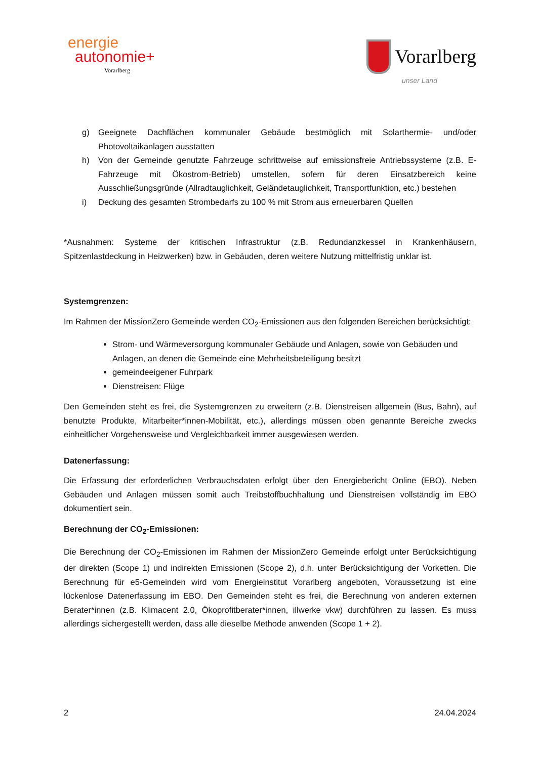energie
autonomie+
Vorarlberg
Vorarlberg
unser Land
g) Geeignete Dachflächen kommunaler Gebäude bestmöglich mit Solarthermie- und/oder Photovoltaikanlagen ausstatten
h) Von der Gemeinde genutzte Fahrzeuge schrittweise auf emissionsfreie Antriebssysteme (z.B. E-Fahrzeuge mit Ökostrom-Betrieb) umstellen, sofern für deren Einsatzbereich keine Ausschließungsgründe (Allradtauglichkeit, Geländetauglichkeit, Transportfunktion, etc.) bestehen
i) Deckung des gesamten Strombedarfs zu 100 % mit Strom aus erneuerbaren Quellen
*Ausnahmen: Systeme der kritischen Infrastruktur (z.B. Redundanzkessel in Krankenhäusern, Spitzenlastdeckung in Heizwerken) bzw. in Gebäuden, deren weitere Nutzung mittelfristig unklar ist.
Systemgrenzen:
Im Rahmen der MissionZero Gemeinde werden CO<sub>2</sub>-Emissionen aus den folgenden Bereichen berücksichtigt:
Strom- und Wärmeversorgung kommunaler Gebäude und Anlagen, sowie von Gebäuden und Anlagen, an denen die Gemeinde eine Mehrheitsbeteiligung besitzt
gemeindeeigener Fuhrpark
Dienstreisen: Flüge
Den Gemeinden steht es frei, die Systemgrenzen zu erweitern (z.B. Dienstreisen allgemein (Bus, Bahn), auf benutzte Produkte, Mitarbeiter*innen-Mobilität, etc.), allerdings müssen oben genannte Bereiche zwecks einheitlicher Vorgehensweise und Vergleichbarkeit immer ausgewiesen werden.
Datenerfassung:
Die Erfassung der erforderlichen Verbrauchsdaten erfolgt über den Energiebericht Online (EBO). Neben Gebäuden und Anlagen müssen somit auch Treibstoffbuchhaltung und Dienstreisen vollständig im EBO dokumentiert sein.
Berechnung der CO<sub>2</sub>-Emissionen:
Die Berechnung der CO<sub>2</sub>-Emissionen im Rahmen der MissionZero Gemeinde erfolgt unter Berücksichtigung der direkten (Scope 1) und indirekten Emissionen (Scope 2), d.h. unter Berücksichtigung der Vorketten. Die Berechnung für e5-Gemeinden wird vom Energieinstitut Vorarlberg angeboten, Voraussetzung ist eine lückenlose Datenerfassung im EBO. Den Gemeinden steht es frei, die Berechnung von anderen externen Berater*innen (z.B. Klimacent 2.0, Ökoprofitberater*innen, illwerke vkw) durchführen zu lassen. Es muss allerdings sichergestellt werden, dass alle dieselbe Methode anwenden (Scope 1 + 2).
2 24.04.2024